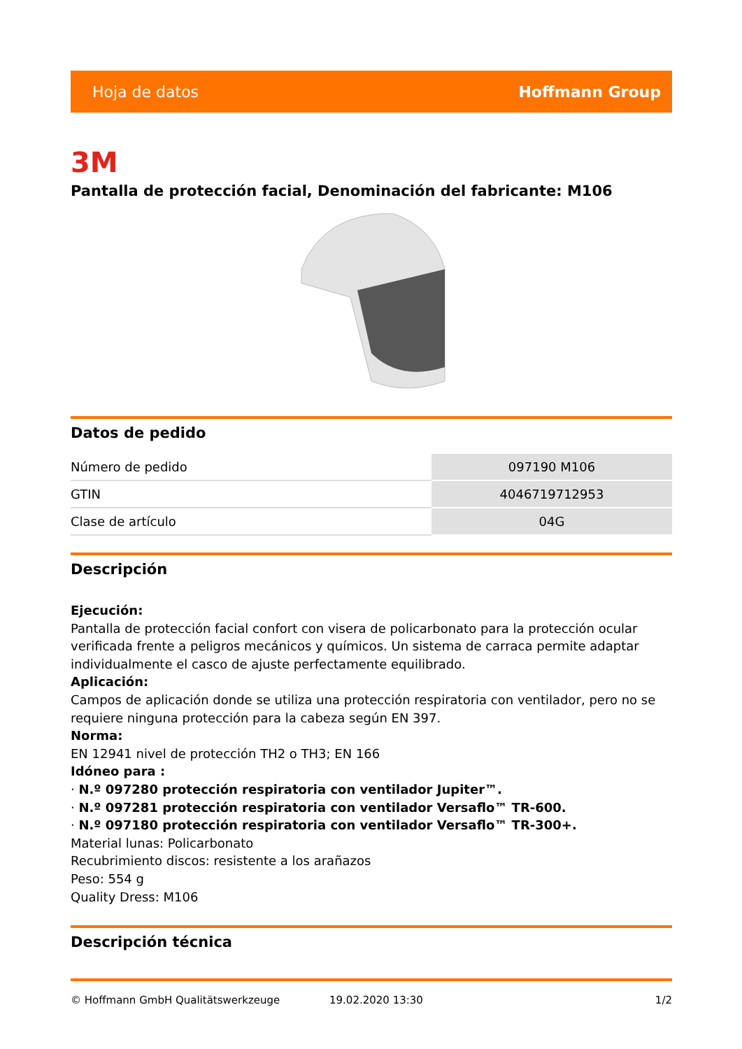Hoja de datos Hoffmann Group
3M
Pantalla de protección facial, Denominación del fabricante: M106
Datos de pedido
| Número de pedido | 097190 M106 |
| GTIN | 4046719712953 |
| Clase de artículo | 04G |
Descripción
Ejecución:
Pantalla de protección facial confort con visera de policarbonato para la protección ocular verificada frente a peligros mecánicos y químicos. Un sistema de carraca permite adaptar individualmente el casco de ajuste perfectamente equilibrado.
Aplicación:
Campos de aplicación donde se utiliza una protección respiratoria con ventilador, pero no se requiere ninguna protección para la cabeza según EN 397.
Norma:
EN 12941 nivel de protección TH2 o TH3; EN 166
Idóneo para :
· N.º 097280 protección respiratoria con ventilador Jupiter™.
· N.º 097281 protección respiratoria con ventilador Versaflo™ TR-600.
· N.º 097180 protección respiratoria con ventilador Versaflo™ TR-300+.
Material lunas: Policarbonato
Recubrimiento discos: resistente a los arañazos
Peso: 554 g
Quality Dress: M106
Descripción técnica
© Hoffmann GmbH Qualitätswerkzeuge 19.02.2020 13:30 1/2